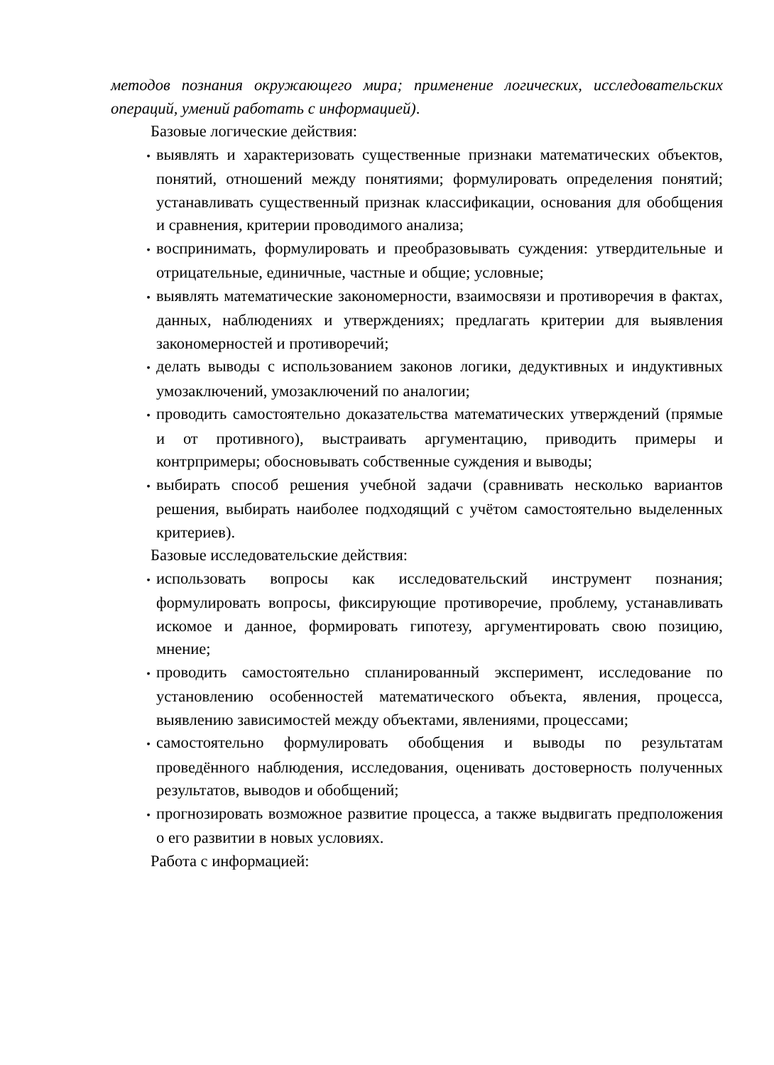методов познания окружающего мира; применение логических, исследовательских операций, умений работать с информацией).
Базовые логические действия:
• выявлять и характеризовать существенные признаки математических объектов, понятий, отношений между понятиями; формулировать определения понятий; устанавливать существенный признак классификации, основания для обобщения и сравнения, критерии проводимого анализа;
• воспринимать, формулировать и преобразовывать суждения: утвердительные и отрицательные, единичные, частные и общие; условные;
• выявлять математические закономерности, взаимосвязи и противоречия в фактах, данных, наблюдениях и утверждениях; предлагать критерии для выявления закономерностей и противоречий;
• делать выводы с использованием законов логики, дедуктивных и индуктивных умозаключений, умозаключений по аналогии;
• проводить самостоятельно доказательства математических утверждений (прямые и от противного), выстраивать аргументацию, приводить примеры и контрпримеры; обосновывать собственные суждения и выводы;
• выбирать способ решения учебной задачи (сравнивать несколько вариантов решения, выбирать наиболее подходящий с учётом самостоятельно выделенных критериев).
Базовые исследовательские действия:
• использовать вопросы как исследовательский инструмент познания; формулировать вопросы, фиксирующие противоречие, проблему, устанавливать искомое и данное, формировать гипотезу, аргументировать свою позицию, мнение;
• проводить самостоятельно спланированный эксперимент, исследование по установлению особенностей математического объекта, явления, процесса, выявлению зависимостей между объектами, явлениями, процессами;
• самостоятельно формулировать обобщения и выводы по результатам проведённого наблюдения, исследования, оценивать достоверность полученных результатов, выводов и обобщений;
• прогнозировать возможное развитие процесса, а также выдвигать предположения о его развитии в новых условиях.
Работа с информацией: